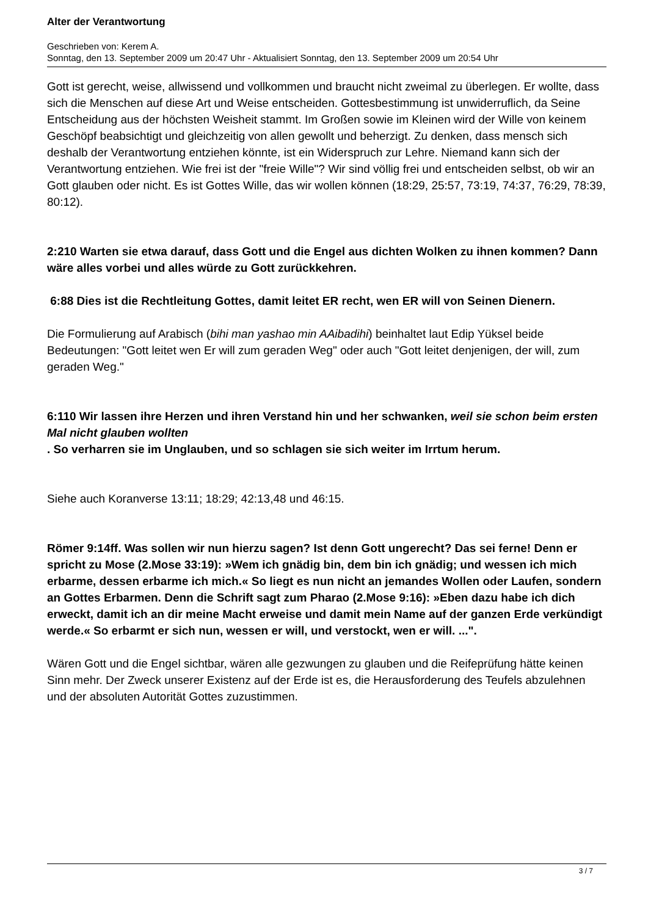Alter der Verantwortung
Geschrieben von: Kerem A.
Sonntag, den 13. September 2009 um 20:47 Uhr - Aktualisiert Sonntag, den 13. September 2009 um 20:54 Uhr
Gott ist gerecht, weise, allwissend und vollkommen und braucht nicht zweimal zu überlegen. Er wollte, dass sich die Menschen auf diese Art und Weise entscheiden. Gottesbestimmung ist unwiderruflich, da Seine Entscheidung aus der höchsten Weisheit stammt. Im Großen sowie im Kleinen wird der Wille von keinem Geschöpf beabsichtigt und gleichzeitig von allen gewollt und beherzigt. Zu denken, dass mensch sich deshalb der Verantwortung entziehen könnte, ist ein Widerspruch zur Lehre. Niemand kann sich der Verantwortung entziehen. Wie frei ist der "freie Wille"? Wir sind völlig frei und entscheiden selbst, ob wir an Gott glauben oder nicht. Es ist Gottes Wille, das wir wollen können (18:29, 25:57, 73:19, 74:37, 76:29, 78:39, 80:12).
2:210 Warten sie etwa darauf, dass Gott und die Engel aus dichten Wolken zu ihnen kommen? Dann wäre alles vorbei und alles würde zu Gott zurückkehren.
6:88 Dies ist die Rechtleitung Gottes, damit leitet ER recht, wen ER will von Seinen Dienern.
Die Formulierung auf Arabisch (bihi man yashao min AAibadihi) beinhaltet laut Edip Yüksel beide Bedeutungen: "Gott leitet wen Er will zum geraden Weg" oder auch "Gott leitet denjenigen, der will, zum geraden Weg."
6:110 Wir lassen ihre Herzen und ihren Verstand hin und her schwanken, weil sie schon beim ersten Mal nicht glauben wollten
. So verharren sie im Unglauben, und so schlagen sie sich weiter im Irrtum herum.
Siehe auch Koranverse 13:11; 18:29; 42:13,48 und 46:15.
Römer 9:14ff. Was sollen wir nun hierzu sagen? Ist denn Gott ungerecht? Das sei ferne! Denn er spricht zu Mose (2.Mose 33:19): »Wem ich gnädig bin, dem bin ich gnädig; und wessen ich mich erbarme, dessen erbarme ich mich.« So liegt es nun nicht an jemandes Wollen oder Laufen, sondern an Gottes Erbarmen. Denn die Schrift sagt zum Pharao (2.Mose 9:16): »Eben dazu habe ich dich erweckt, damit ich an dir meine Macht erweise und damit mein Name auf der ganzen Erde verkündigt werde.« So erbarmt er sich nun, wessen er will, und verstockt, wen er will. ...".
Wären Gott und die Engel sichtbar, wären alle gezwungen zu glauben und die Reifeprüfung hätte keinen Sinn mehr. Der Zweck unserer Existenz auf der Erde ist es, die Herausforderung des Teufels abzulehnen und der absoluten Autorität Gottes zuzustimmen.
3 / 7